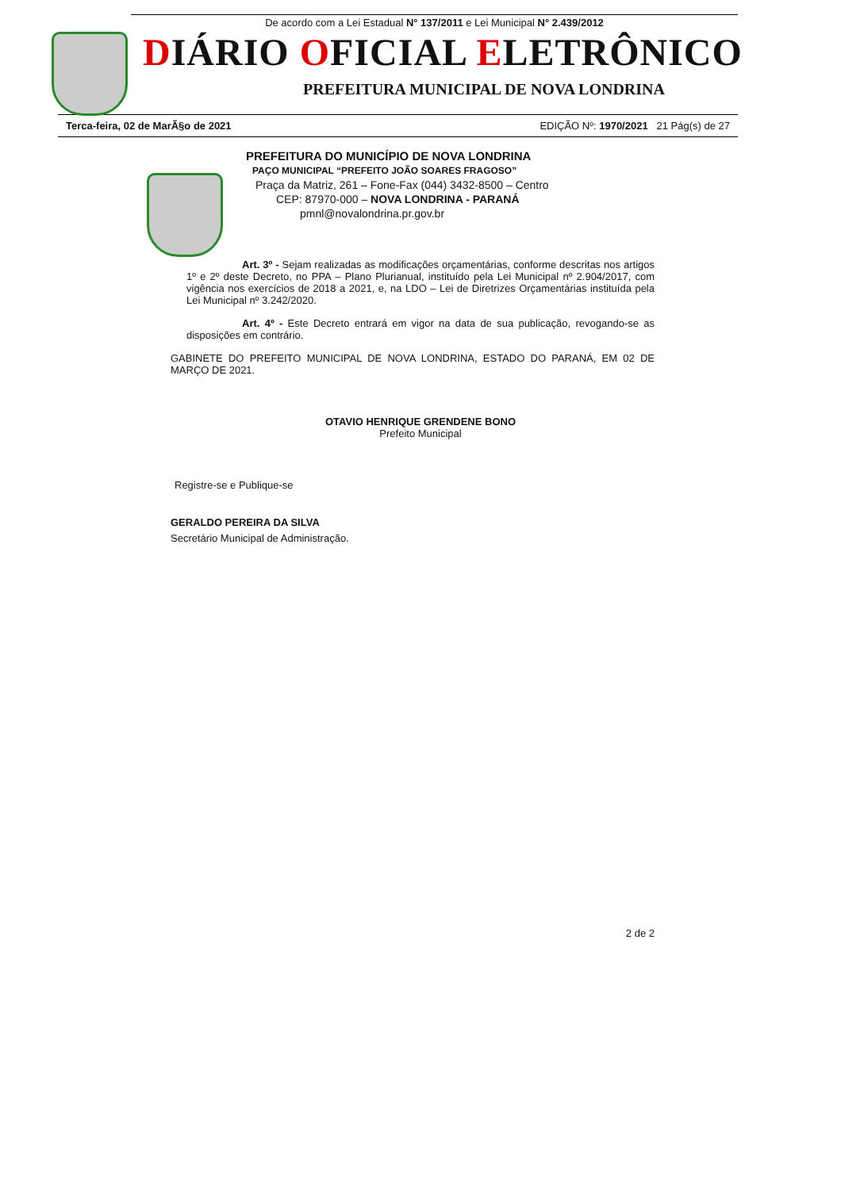De acordo com a Lei Estadual N° 137/2011 e Lei Municipal N° 2.439/2012
DIÁRIO OFICIAL ELETRÔNICO
PREFEITURA MUNICIPAL DE NOVA LONDRINA
Terca-feira, 02 de MarÃ§o de 2021 EDIÇÃO Nº: 1970/2021 21 Pág(s) de 27
PREFEITURA DO MUNICÍPIO DE NOVA LONDRINA
PAÇO MUNICIPAL “PREFEITO JOÃO SOARES FRAGOSO”
Praça da Matriz, 261 – Fone-Fax (044) 3432-8500 – Centro
CEP: 87970-000 – NOVA LONDRINA - PARANÁ
pmnl@novalondrina.pr.gov.br
Art. 3º - Sejam realizadas as modificações orçamentárias, conforme descritas nos artigos 1º e 2º deste Decreto, no PPA – Plano Plurianual, instituído pela Lei Municipal nº 2.904/2017, com vigência nos exercícios de 2018 a 2021, e, na LDO – Lei de Diretrizes Orçamentárias instituída pela Lei Municipal nº 3.242/2020.
Art. 4º - Este Decreto entrará em vigor na data de sua publicação, revogando-se as disposições em contrário.
GABINETE DO PREFEITO MUNICIPAL DE NOVA LONDRINA, ESTADO DO PARANÁ, EM 02 DE MARÇO DE 2021.
OTAVIO HENRIQUE GRENDENE BONO
Prefeito Municipal
Registre-se e Publique-se
GERALDO PEREIRA DA SILVA
Secretário Municipal de Administração.
2 de 2